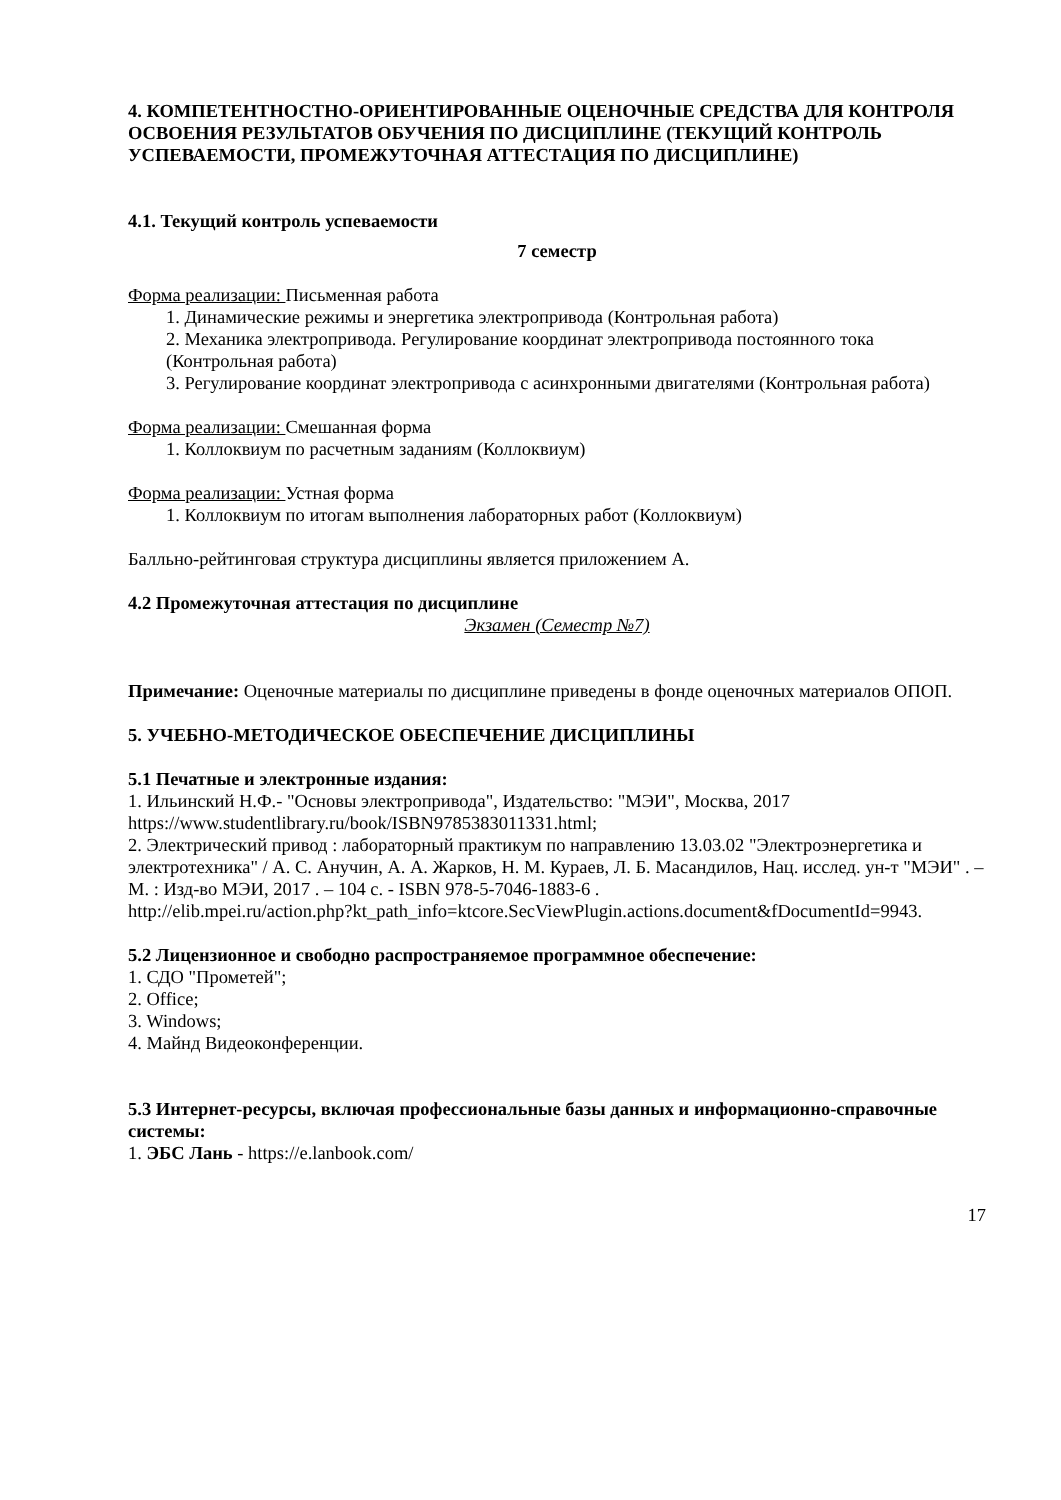4. КОМПЕТЕНТНОСТНО-ОРИЕНТИРОВАННЫЕ ОЦЕНОЧНЫЕ СРЕДСТВА ДЛЯ КОНТРОЛЯ ОСВОЕНИЯ РЕЗУЛЬТАТОВ ОБУЧЕНИЯ ПО ДИСЦИПЛИНЕ (ТЕКУЩИЙ КОНТРОЛЬ УСПЕВАЕМОСТИ, ПРОМЕЖУТОЧНАЯ АТТЕСТАЦИЯ ПО ДИСЦИПЛИНЕ)
4.1. Текущий контроль успеваемости
7 семестр
Форма реализации: Письменная работа
1. Динамические режимы и энергетика электропривода (Контрольная работа)
2. Механика электропривода. Регулирование координат электропривода постоянного тока (Контрольная работа)
3. Регулирование координат электропривода с асинхронными двигателями (Контрольная работа)
Форма реализации: Смешанная форма
1. Коллоквиум по расчетным заданиям (Коллоквиум)
Форма реализации: Устная форма
1. Коллоквиум по итогам выполнения лабораторных работ (Коллоквиум)
Балльно-рейтинговая структура дисциплины является приложением А.
4.2 Промежуточная аттестация по дисциплине
Экзамен (Семестр №7)
Примечание: Оценочные материалы по дисциплине приведены в фонде оценочных материалов ОПОП.
5. УЧЕБНО-МЕТОДИЧЕСКОЕ ОБЕСПЕЧЕНИЕ ДИСЦИПЛИНЫ
5.1 Печатные и электронные издания:
1. Ильинский Н.Ф.- "Основы электропривода", Издательство: "МЭИ", Москва, 2017 https://www.studentlibrary.ru/book/ISBN9785383011331.html;
2. Электрический привод : лабораторный практикум по направлению 13.03.02 "Электроэнергетика и электротехника" / А. С. Анучин, А. А. Жарков, Н. М. Кураев, Л. Б. Масандилов, Нац. исслед. ун-т "МЭИ" . – М. : Изд-во МЭИ, 2017 . – 104 с. - ISBN 978-5-7046-1883-6 .
http://elib.mpei.ru/action.php?kt_path_info=ktcore.SecViewPlugin.actions.document&fDocumentId=9943.
5.2 Лицензионное и свободно распространяемое программное обеспечение:
1. СДО "Прометей";
2. Office;
3. Windows;
4. Майнд Видеоконференции.
5.3 Интернет-ресурсы, включая профессиональные базы данных и информационно-справочные системы:
1. ЭБС Лань - https://e.lanbook.com/
17